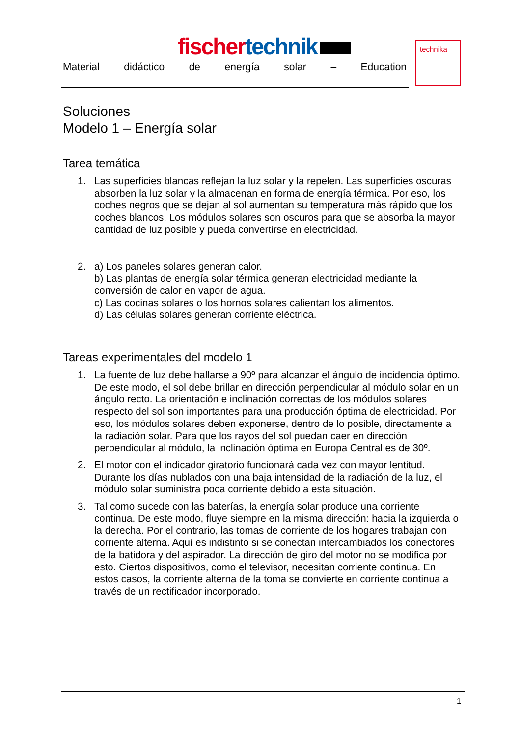fischer technik
Material didáctico de energía solar – Education
technika
Soluciones
Modelo 1 – Energía solar
Tarea temática
1. Las superficies blancas reflejan la luz solar y la repelen. Las superficies oscuras absorben la luz solar y la almacenan en forma de energía térmica. Por eso, los coches negros que se dejan al sol aumentan su temperatura más rápido que los coches blancos. Los módulos solares son oscuros para que se absorba la mayor cantidad de luz posible y pueda convertirse en electricidad.
2. a) Los paneles solares generan calor.
b) Las plantas de energía solar térmica generan electricidad mediante la conversión de calor en vapor de agua.
c) Las cocinas solares o los hornos solares calientan los alimentos.
d) Las células solares generan corriente eléctrica.
Tareas experimentales del modelo 1
1. La fuente de luz debe hallarse a 90º para alcanzar el ángulo de incidencia óptimo. De este modo, el sol debe brillar en dirección perpendicular al módulo solar en un ángulo recto. La orientación e inclinación correctas de los módulos solares respecto del sol son importantes para una producción óptima de electricidad. Por eso, los módulos solares deben exponerse, dentro de lo posible, directamente a la radiación solar. Para que los rayos del sol puedan caer en dirección perpendicular al módulo, la inclinación óptima en Europa Central es de 30º.
2. El motor con el indicador giratorio funcionará cada vez con mayor lentitud. Durante los días nublados con una baja intensidad de la radiación de la luz, el módulo solar suministra poca corriente debido a esta situación.
3. Tal como sucede con las baterías, la energía solar produce una corriente continua. De este modo, fluye siempre en la misma dirección: hacia la izquierda o la derecha. Por el contrario, las tomas de corriente de los hogares trabajan con corriente alterna. Aquí es indistinto si se conectan intercambiados los conectores de la batidora y del aspirador. La dirección de giro del motor no se modifica por esto. Ciertos dispositivos, como el televisor, necesitan corriente continua. En estos casos, la corriente alterna de la toma se convierte en corriente continua a través de un rectificador incorporado.
1